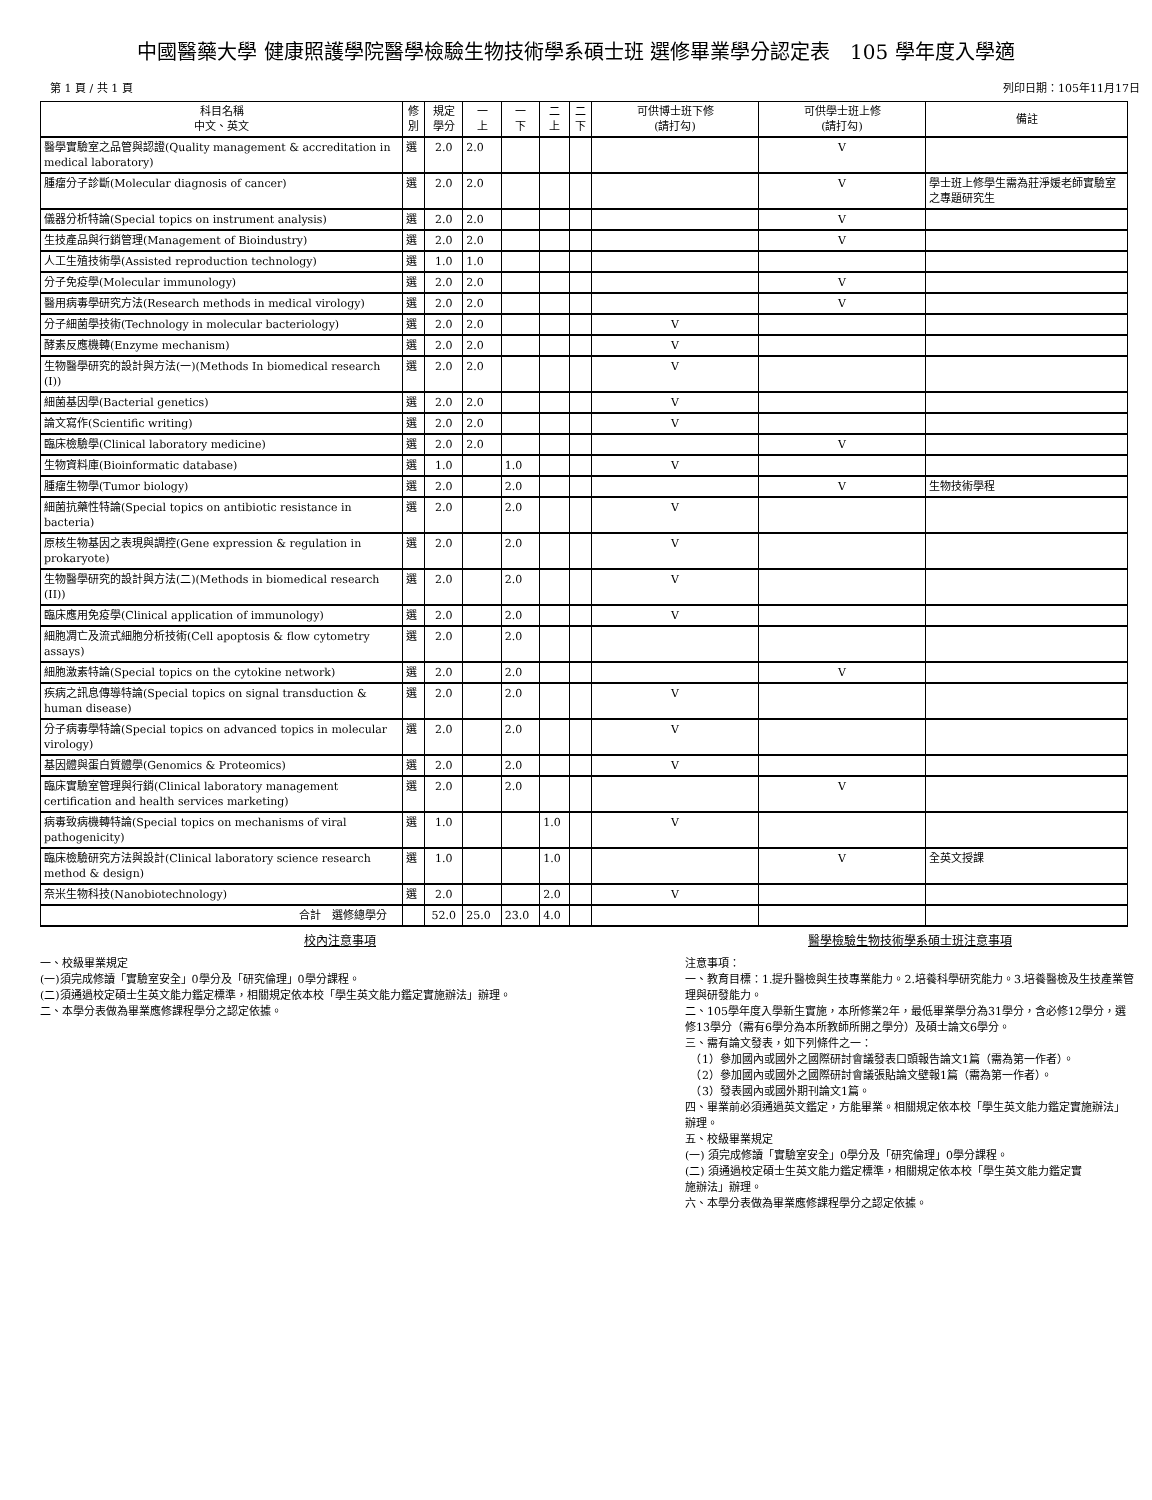中國醫藥大學 健康照護學院醫學檢驗生物技術學系碩士班 選修畢業學分認定表　105 學年度入學適
第 1 頁 / 共 1 頁 列印日期：105年11月17日
| 科目名稱 中文、英文 | 修 別 | 規定 學分 | 一 上 | 一 下 | 二 上 | 二 下 | 可供博士班下修 (請打勾) | 可供學士班上修 (請打勾) | 備註 |
| --- | --- | --- | --- | --- | --- | --- | --- | --- | --- |
| 醫學實驗室之品管與認證(Quality management & accreditation in medical laboratory) | 選 | 2.0 | 2.0 | | | | | V | |
| 腫瘤分子診斷(Molecular diagnosis of cancer) | 選 | 2.0 | 2.0 | | | | | V | 學士班上修學生需為莊淨媛老師實驗室之專題研究生 |
| 儀器分析特論(Special topics on instrument analysis) | 選 | 2.0 | 2.0 | | | | | V | |
| 生技產品與行銷管理(Management of Bioindustry) | 選 | 2.0 | 2.0 | | | | | V | |
| 人工生殖技術學(Assisted reproduction technology) | 選 | 1.0 | 1.0 | | | | | | |
| 分子免疫學(Molecular immunology) | 選 | 2.0 | 2.0 | | | | | V | |
| 醫用病毒學研究方法(Research methods in medical virology) | 選 | 2.0 | 2.0 | | | | | V | |
| 分子細菌學技術(Technology in molecular bacteriology) | 選 | 2.0 | 2.0 | | | | V | | |
| 酵素反應機轉(Enzyme mechanism) | 選 | 2.0 | 2.0 | | | | V | | |
| 生物醫學研究的設計與方法(一)(Methods In biomedical research (I)) | 選 | 2.0 | 2.0 | | | | V | | |
| 細菌基因學(Bacterial genetics) | 選 | 2.0 | 2.0 | | | | V | | |
| 論文寫作(Scientific writing) | 選 | 2.0 | 2.0 | | | | V | | |
| 臨床檢驗學(Clinical laboratory medicine) | 選 | 2.0 | 2.0 | | | | | V | |
| 生物資料庫(Bioinformatic database) | 選 | 1.0 | | 1.0 | | | V | | |
| 腫瘤生物學(Tumor biology) | 選 | 2.0 | | 2.0 | | | | V | 生物技術學程 |
| 細菌抗藥性特論(Special topics on antibiotic resistance in bacteria) | 選 | 2.0 | | 2.0 | | | V | | |
| 原核生物基因之表現與調控(Gene expression & regulation in prokaryote) | 選 | 2.0 | | 2.0 | | | V | | |
| 生物醫學研究的設計與方法(二)(Methods in biomedical research (II)) | 選 | 2.0 | | 2.0 | | | V | | |
| 臨床應用免疫學(Clinical application of immunology) | 選 | 2.0 | | 2.0 | | | V | | |
| 細胞凋亡及流式細胞分析技術(Cell apoptosis & flow cytometry assays) | 選 | 2.0 | | 2.0 | | | | | |
| 細胞激素特論(Special topics on the cytokine network) | 選 | 2.0 | | 2.0 | | | | V | |
| 疾病之訊息傳導特論(Special topics on signal transduction & human disease) | 選 | 2.0 | | 2.0 | | | V | | |
| 分子病毒學特論(Special topics on advanced topics in molecular virology) | 選 | 2.0 | | 2.0 | | | V | | |
| 基因體與蛋白質體學(Genomics & Proteomics) | 選 | 2.0 | | 2.0 | | | V | | |
| 臨床實驗室管理與行銷(Clinical laboratory management certification and health services marketing) | 選 | 2.0 | | 2.0 | | | | V | |
| 病毒致病機轉特論(Special topics on mechanisms of viral pathogenicity) | 選 | 1.0 | | | 1.0 | | V | | |
| 臨床檢驗研究方法與設計(Clinical laboratory science research method & design) | 選 | 1.0 | | | 1.0 | | | V | 全英文授課 |
| 奈米生物科技(Nanobiotechnology) | 選 | 2.0 | | | 2.0 | | V | | |
| 合計 選修總學分 | | 52.0 | 25.0 | 23.0 | 4.0 | | | | |
校內注意事項
一、校級畢業規定
(一)須完成修讀「實驗室安全」0學分及「研究倫理」0學分課程。
(二)須通過校定碩士生英文能力鑑定標準，相關規定依本校「學生英文能力鑑定實施辦法」辦理。
二、本學分表做為畢業應修課程學分之認定依據。
醫學檢驗生物技術學系碩士班注意事項
注意事項：
一、教育目標：1.提升醫檢與生技專業能力。2.培養科學研究能力。3.培養醫檢及生技產業管理與研發能力。
二、105學年度入學新生實施，本所修業2年，最低畢業學分為31學分，含必修12學分，選修13學分（需有6學分為本所教師所開之學分）及碩士論文6學分。
三、需有論文發表，如下列條件之一：
　（1）參加國內或國外之國際研討會議發表口頭報告論文1篇（需為第一作者）。
　（2）參加國內或國外之國際研討會議張貼論文壁報1篇（需為第一作者）。
　（3）發表國內或國外期刊論文1篇。
四、畢業前必須通過英文鑑定，方能畢業。相關規定依本校「學生英文能力鑑定實施辦法」辦理。
五、校級畢業規定
(一) 須完成修讀「實驗室安全」0學分及「研究倫理」0學分課程。
(二) 須通過校定碩士生英文能力鑑定標準，相關規定依本校「學生英文能力鑑定實
施辦法」辦理。
六、本學分表做為畢業應修課程學分之認定依據。